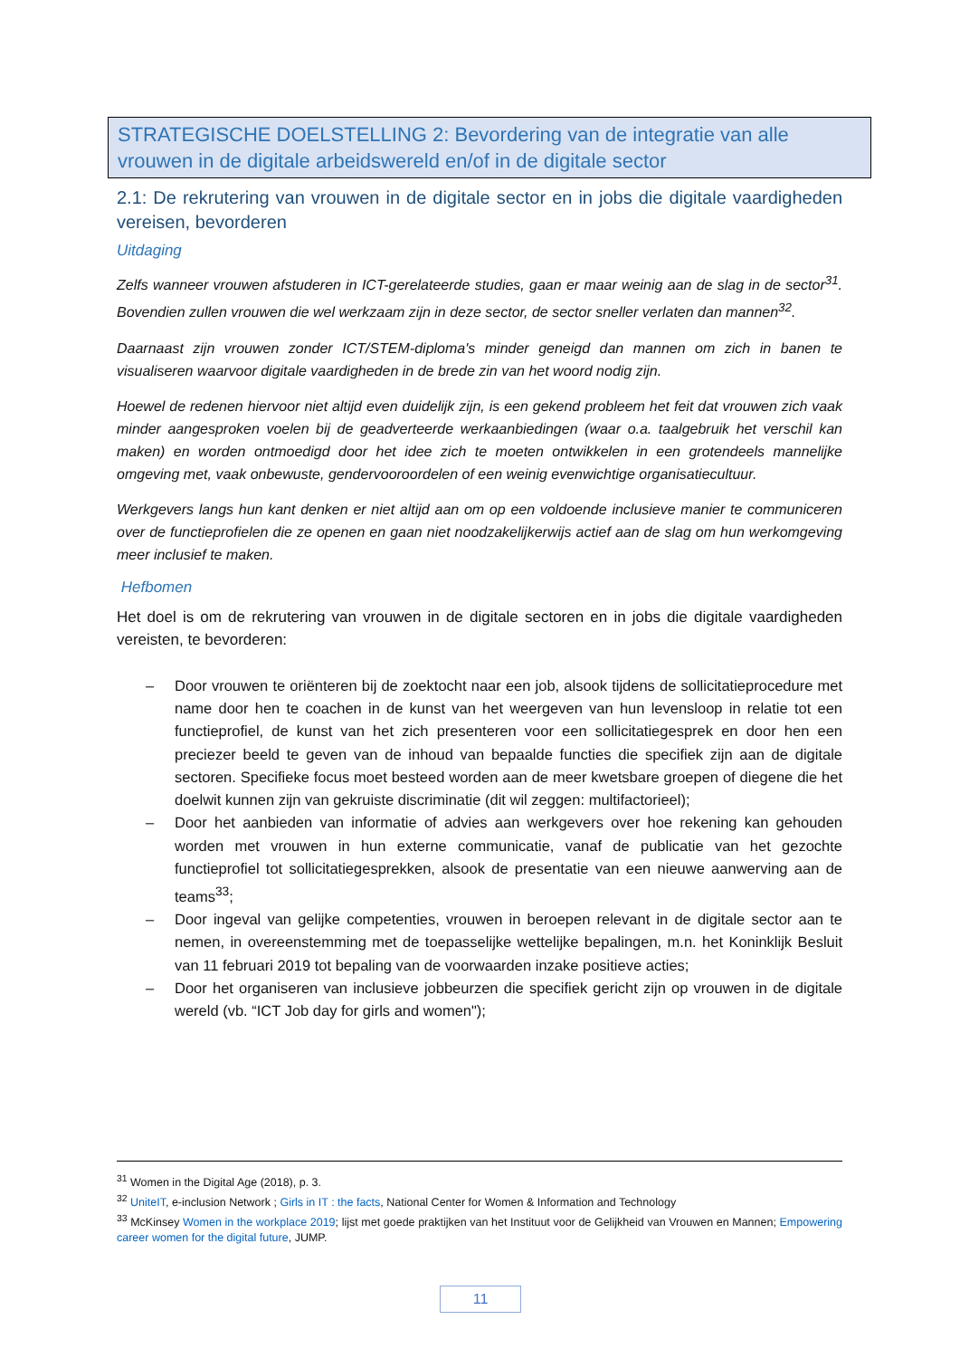STRATEGISCHE DOELSTELLING 2: Bevordering van de integratie van alle vrouwen in de digitale arbeidswereld en/of in de digitale sector
2.1: De rekrutering van vrouwen in de digitale sector en in jobs die digitale vaardigheden vereisen, bevorderen
Uitdaging
Zelfs wanneer vrouwen afstuderen in ICT-gerelateerde studies, gaan er maar weinig aan de slag in de sector<sup>31</sup>. Bovendien zullen vrouwen die wel werkzaam zijn in deze sector, de sector sneller verlaten dan mannen<sup>32</sup>.
Daarnaast zijn vrouwen zonder ICT/STEM-diploma's minder geneigd dan mannen om zich in banen te visualiseren waarvoor digitale vaardigheden in de brede zin van het woord nodig zijn.
Hoewel de redenen hiervoor niet altijd even duidelijk zijn, is een gekend probleem het feit dat vrouwen zich vaak minder aangesproken voelen bij de geadverteerde werkaanbiedingen (waar o.a. taalgebruik het verschil kan maken) en worden ontmoedigd door het idee zich te moeten ontwikkelen in een grotendeels mannelijke omgeving met, vaak onbewuste, gendervooroordelen of een weinig evenwichtige organisatiecultuur.
Werkgevers langs hun kant denken er niet altijd aan om op een voldoende inclusieve manier te communiceren over de functieprofielen die ze openen en gaan niet noodzakelijkerwijs actief aan de slag om hun werkomgeving meer inclusief te maken.
Hefbomen
Het doel is om de rekrutering van vrouwen in de digitale sectoren en in jobs die digitale vaardigheden vereisten, te bevorderen:
– Door vrouwen te oriënteren bij de zoektocht naar een job, alsook tijdens de sollicitatieprocedure met name door hen te coachen in de kunst van het weergeven van hun levensloop in relatie tot een functieprofiel, de kunst van het zich presenteren voor een sollicitatiegesprek en door hen een preciezer beeld te geven van de inhoud van bepaalde functies die specifiek zijn aan de digitale sectoren. Specifieke focus moet besteed worden aan de meer kwetsbare groepen of diegene die het doelwit kunnen zijn van gekruiste discriminatie (dit wil zeggen: multifactorieel);
– Door het aanbieden van informatie of advies aan werkgevers over hoe rekening kan gehouden worden met vrouwen in hun externe communicatie, vanaf de publicatie van het gezochte functieprofiel tot sollicitatiegesprekken, alsook de presentatie van een nieuwe aanwerving aan de teams<sup>33</sup>;
– Door ingeval van gelijke competenties, vrouwen in beroepen relevant in de digitale sector aan te nemen, in overeenstemming met de toepasselijke wettelijke bepalingen, m.n. het Koninklijk Besluit van 11 februari 2019 tot bepaling van de voorwaarden inzake positieve acties;
– Door het organiseren van inclusieve jobbeurzen die specifiek gericht zijn op vrouwen in de digitale wereld (vb. “ICT Job day for girls and women");
<sup>31</sup> Women in the Digital Age (2018), p. 3.
<sup>32</sup> UniteIT, e-inclusion Network ; Girls in IT : the facts, National Center for Women & Information and Technology
<sup>33</sup> McKinsey Women in the workplace 2019; lijst met goede praktijken van het Instituut voor de Gelijkheid van Vrouwen en Mannen; Empowering career women for the digital future, JUMP.
11